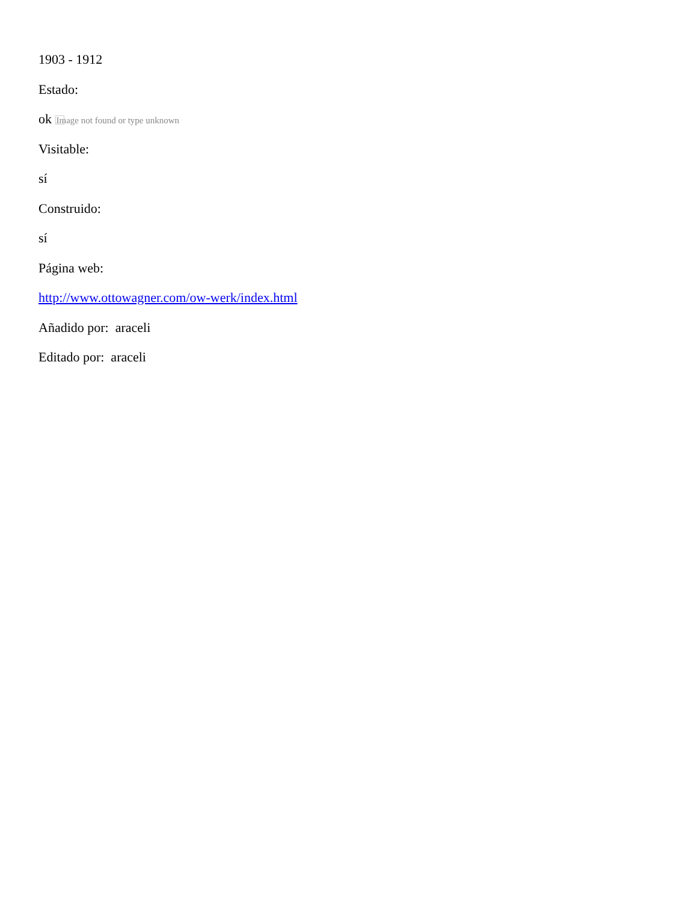1903 - 1912
Estado:
ok Image not found or type unknown
Visitable:
sí
Construido:
sí
Página web:
http://www.ottowagner.com/ow-werk/index.html
Añadido por: araceli
Editado por: araceli